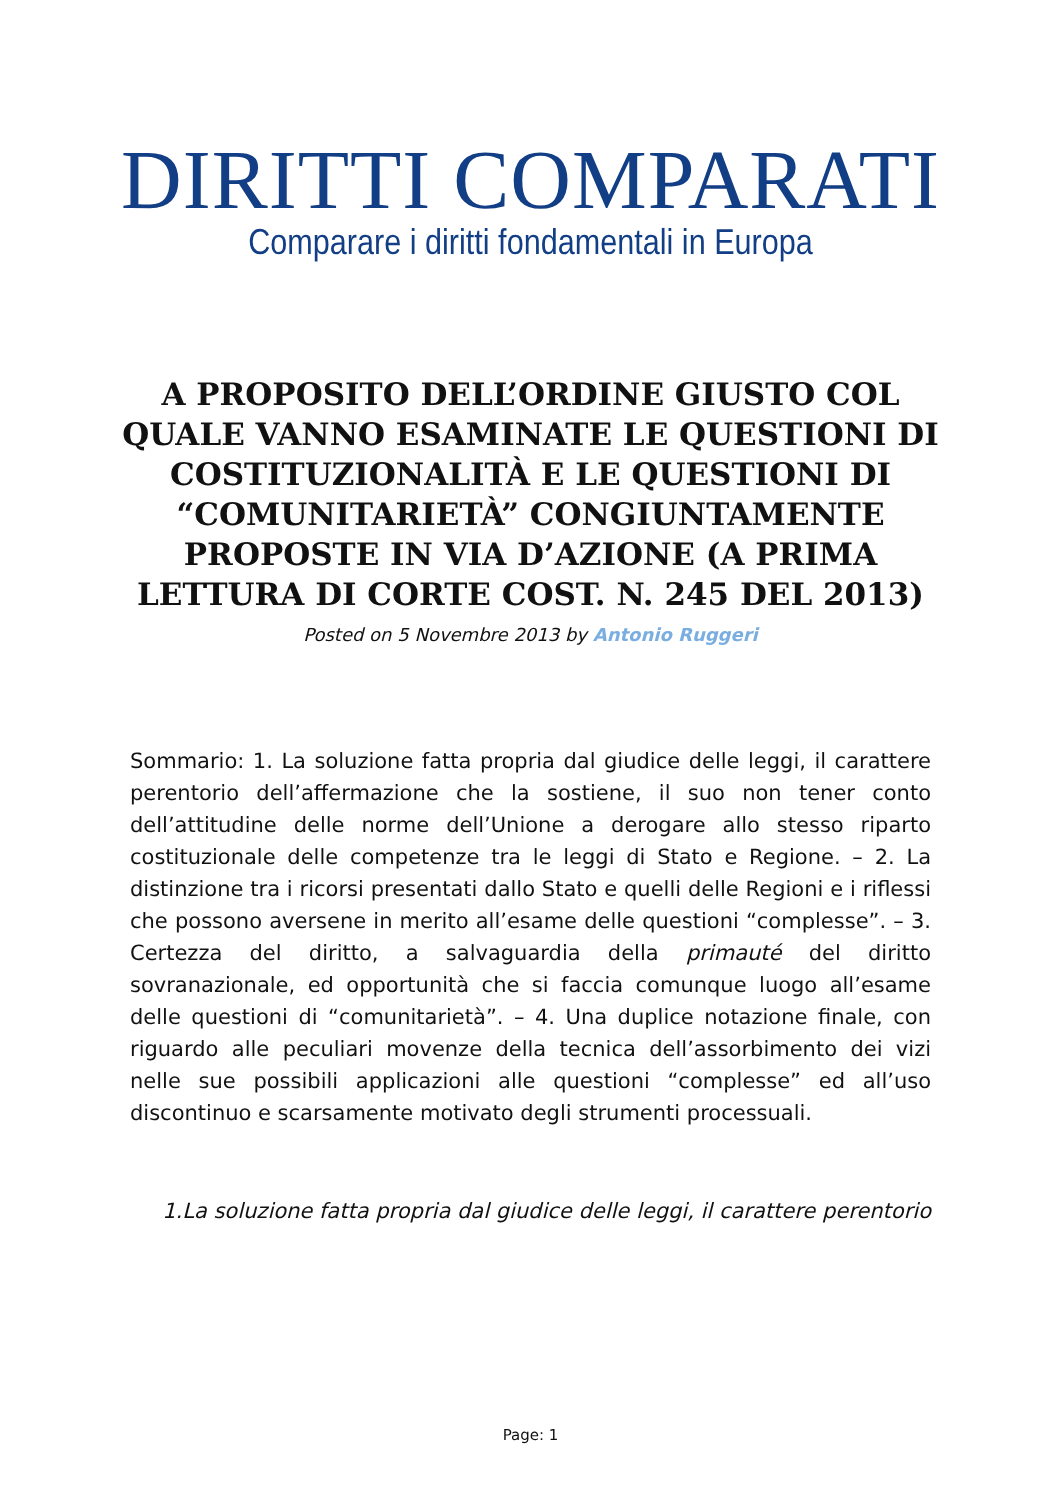DIRITTI COMPARATI
Comparare i diritti fondamentali in Europa
A PROPOSITO DELL’ORDINE GIUSTO COL QUALE VANNO ESAMINATE LE QUESTIONI DI COSTITUZIONALITÀ E LE QUESTIONI DI “COMUNITARIETÀ” CONGIUNTAMENTE PROPOSTE IN VIA D’AZIONE (A PRIMA LETTURA DI CORTE COST. N. 245 DEL 2013)
Posted on 5 Novembre 2013 by Antonio Ruggeri
Sommario: 1. La soluzione fatta propria dal giudice delle leggi, il carattere perentorio dell’affermazione che la sostiene, il suo non tener conto dell’attitudine delle norme dell’Unione a derogare allo stesso riparto costituzionale delle competenze tra le leggi di Stato e Regione. – 2. La distinzione tra i ricorsi presentati dallo Stato e quelli delle Regioni e i riflessi che possono aversene in merito all’esame delle questioni “complesse”. – 3. Certezza del diritto, a salvaguardia della primauté del diritto sovranazionale, ed opportunità che si faccia comunque luogo all’esame delle questioni di “comunitarietà”. – 4. Una duplice notazione finale, con riguardo alle peculiari movenze della tecnica dell’assorbimento dei vizi nelle sue possibili applicazioni alle questioni “complesse” ed all’uso discontinuo e scarsamente motivato degli strumenti processuali.
1.La soluzione fatta propria dal giudice delle leggi, il carattere perentorio
Page: 1